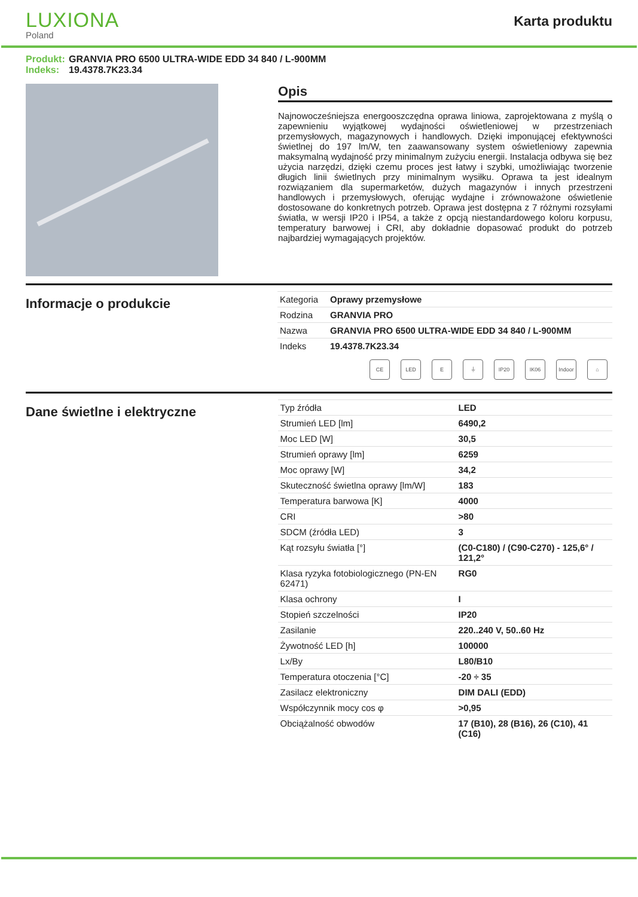LUXIONA
Poland
Karta produktu
Produkt: GRANVIA PRO 6500 ULTRA-WIDE EDD 34 840 / L-900MM
Indeks: 19.4378.7K23.34
Opis
Najnowocześniejsza energooszczędna oprawa liniowa, zaprojektowana z myślą o zapewnieniu wyjątkowej wydajności oświetleniowej w przestrzeniach przemysłowych, magazynowych i handlowych. Dzięki imponującej efektywności świetlnej do 197 lm/W, ten zaawansowany system oświetleniowy zapewnia maksymalną wydajność przy minimalnym zużyciu energii. Instalacja odbywa się bez użycia narzędzi, dzięki czemu proces jest łatwy i szybki, umożliwiając tworzenie długich linii świetlnych przy minimalnym wysiłku. Oprawa ta jest idealnym rozwiązaniem dla supermarketów, dużych magazynów i innych przestrzeni handlowych i przemysłowych, oferując wydajne i zrównoważone oświetlenie dostosowane do konkretnych potrzeb. Oprawa jest dostępna z 7 różnymi rozsyłami światła, w wersji IP20 i IP54, a także z opcją niestandardowego koloru korpusu, temperatury barwowej i CRI, aby dokładnie dopasować produkt do potrzeb najbardziej wymagających projektów.
Informacje o produkcie
| Kategoria | Oprawy przemysłowe |
| Rodzina | GRANVIA PRO |
| Nazwa | GRANVIA PRO 6500 ULTRA-WIDE EDD 34 840 / L-900MM |
| Indeks | 19.4378.7K23.34 |
CE LED E ⏚ IP20 IK06 Indoor
⌂
Dane świetlne i elektryczne
| Typ źródła | LED |
| Strumień LED [lm] | 6490,2 |
| Moc LED [W] | 30,5 |
| Strumień oprawy [lm] | 6259 |
| Moc oprawy [W] | 34,2 |
| Skuteczność świetlna oprawy [lm/W] | 183 |
| Temperatura barwowa [K] | 4000 |
| CRI | >80 |
| SDCM (źródła LED) | 3 |
| Kąt rozsyłu światła [°] | (C0-C180) / (C90-C270) - 125,6° / 121,2° |
| Klasa ryzyka fotobiologicznego (PN-EN 62471) | RG0 |
| Klasa ochrony | I |
| Stopień szczelności | IP20 |
| Zasilanie | 220..240 V, 50..60 Hz |
| Żywotność LED [h] | 100000 |
| Lx/By | L80/B10 |
| Temperatura otoczenia [°C] | -20 ÷ 35 |
| Zasilacz elektroniczny | DIM DALI (EDD) |
| Współczynnik mocy cos φ | >0,95 |
| Obciążalność obwodów | 17 (B10), 28 (B16), 26 (C10), 41 (C16) |